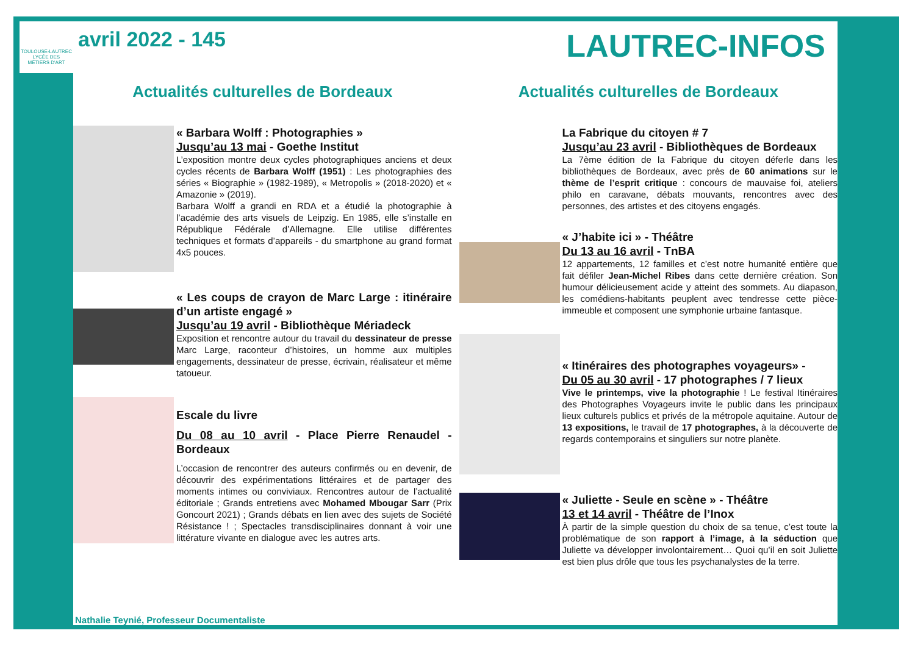TOULOUSE-LAUTREC
LYCÉE DES
MÉTIERS D'ART
avril 2022 - 145
LAUTREC-INFOS
Actualités culturelles de Bordeaux
« Barbara Wolff : Photographies »
Jusqu’au 13 mai - Goethe Institut
L’exposition montre deux cycles photographiques anciens et deux cycles récents de Barbara Wolff (1951) : Les photographies des séries « Biographie » (1982-1989), « Metropolis » (2018-2020) et « Amazonie » (2019).
Barbara Wolff a grandi en RDA et a étudié la photographie à l’académie des arts visuels de Leipzig. En 1985, elle s’installe en République Fédérale d’Allemagne. Elle utilise différentes techniques et formats d’appareils - du smartphone au grand format 4x5 pouces.
« Les coups de crayon de Marc Large : itinéraire d’un artiste engagé »
Jusqu’au 19 avril - Bibliothèque Mériadeck
Exposition et rencontre autour du travail du dessinateur de presse Marc Large, raconteur d’histoires, un homme aux multiples engagements, dessinateur de presse, écrivain, réalisateur et même tatoueur.
Escale du livre
Du 08 au 10 avril - Place Pierre Renaudel - Bordeaux
L’occasion de rencontrer des auteurs confirmés ou en devenir, de découvrir des expérimentations littéraires et de partager des moments intimes ou conviviaux. Rencontres autour de l’actualité éditoriale ; Grands entretiens avec Mohamed Mbougar Sarr (Prix Goncourt 2021) ; Grands débats en lien avec des sujets de Société Résistance ! ; Spectacles transdisciplinaires donnant à voir une littérature vivante en dialogue avec les autres arts.
Actualités culturelles de Bordeaux
La Fabrique du citoyen # 7
Jusqu’au 23 avril - Bibliothèques de Bordeaux
La 7ème édition de la Fabrique du citoyen déferle dans les bibliothèques de Bordeaux, avec près de 60 animations sur le thème de l’esprit critique : concours de mauvaise foi, ateliers philo en caravane, débats mouvants, rencontres avec des personnes, des artistes et des citoyens engagés.
« J’habite ici » - Théâtre
Du 13 au 16 avril - TnBA
12 appartements, 12 familles et c’est notre humanité entière que fait défiler Jean-Michel Ribes dans cette dernière création. Son humour délicieusement acide y atteint des sommets. Au diapason, les comédiens-habitants peuplent avec tendresse cette pièce-immeuble et composent une symphonie urbaine fantasque.
« Itinéraires des photographes voyageurs» -
Du 05 au 30 avril - 17 photographes / 7 lieux
Vive le printemps, vive la photographie ! Le festival Itinéraires des Photographes Voyageurs invite le public dans les principaux lieux culturels publics et privés de la métropole aquitaine. Autour de 13 expositions, le travail de 17 photographes, à la découverte de regards contemporains et singuliers sur notre planète.
« Juliette - Seule en scène » - Théâtre
13 et 14 avril - Théâtre de l’Inox
À partir de la simple question du choix de sa tenue, c’est toute la problématique de son rapport à l’image, à la séduction que Juliette va développer involontairement… Quoi qu’il en soit Juliette est bien plus drôle que tous les psychanalystes de la terre.
Nathalie Teynié, Professeur Documentaliste